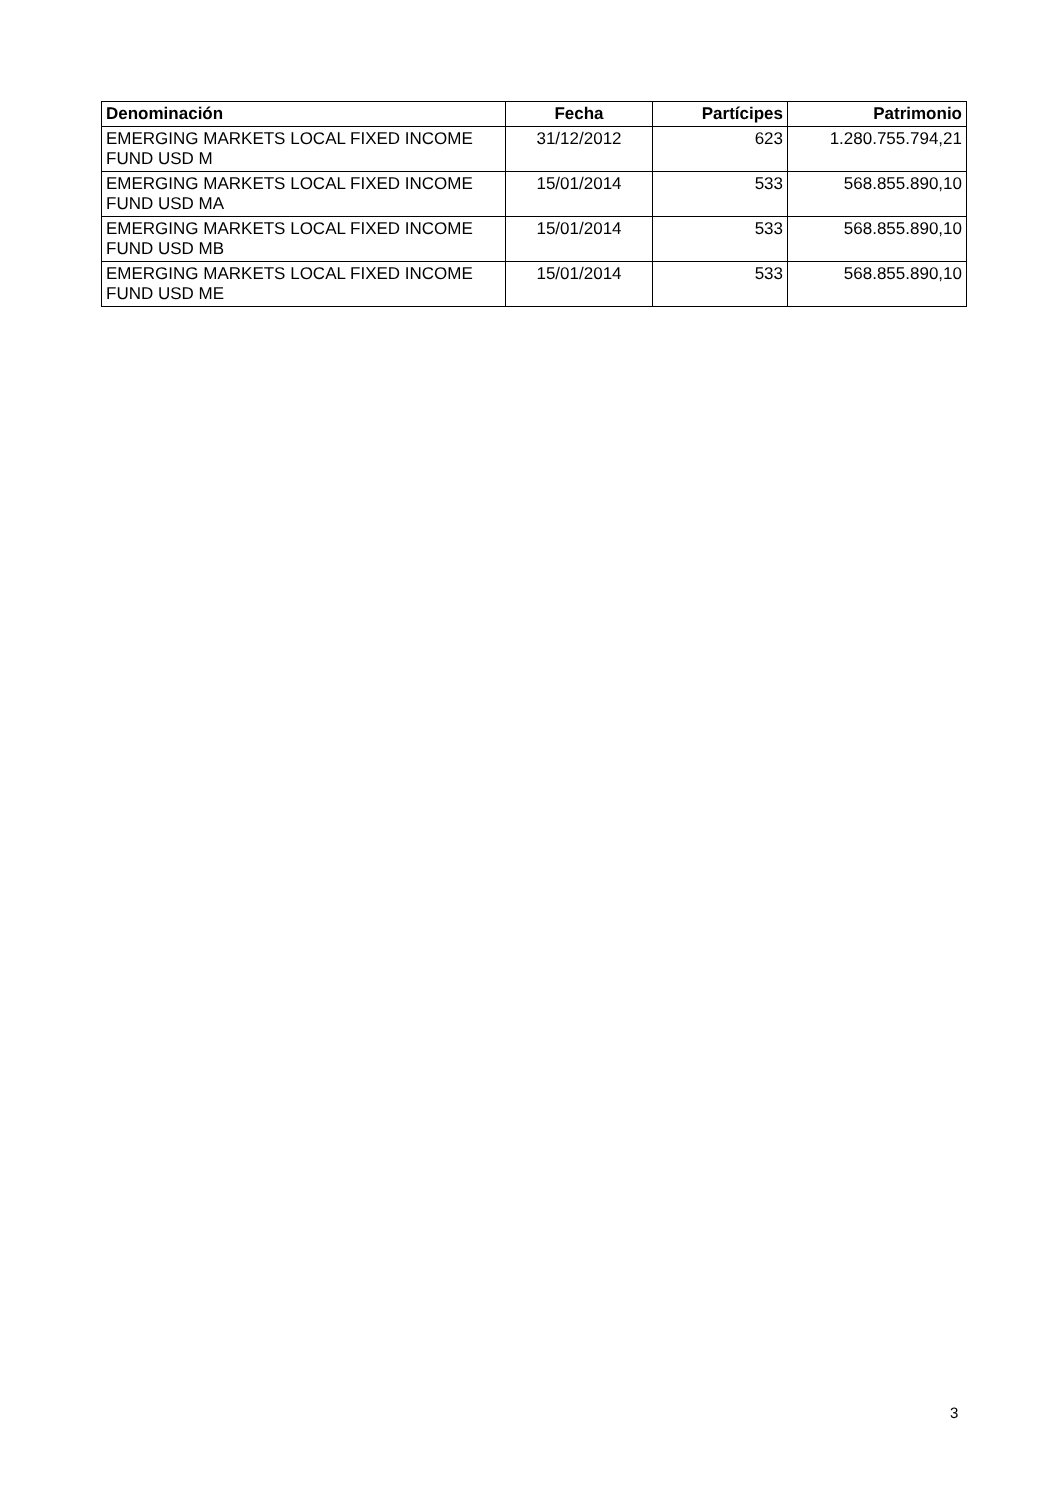| Denominación | Fecha | Partícipes | Patrimonio |
| --- | --- | --- | --- |
| EMERGING MARKETS LOCAL FIXED INCOME FUND USD M | 31/12/2012 | 623 | 1.280.755.794,21 |
| EMERGING MARKETS LOCAL FIXED INCOME FUND USD MA | 15/01/2014 | 533 | 568.855.890,10 |
| EMERGING MARKETS LOCAL FIXED INCOME FUND USD MB | 15/01/2014 | 533 | 568.855.890,10 |
| EMERGING MARKETS LOCAL FIXED INCOME FUND USD ME | 15/01/2014 | 533 | 568.855.890,10 |
3